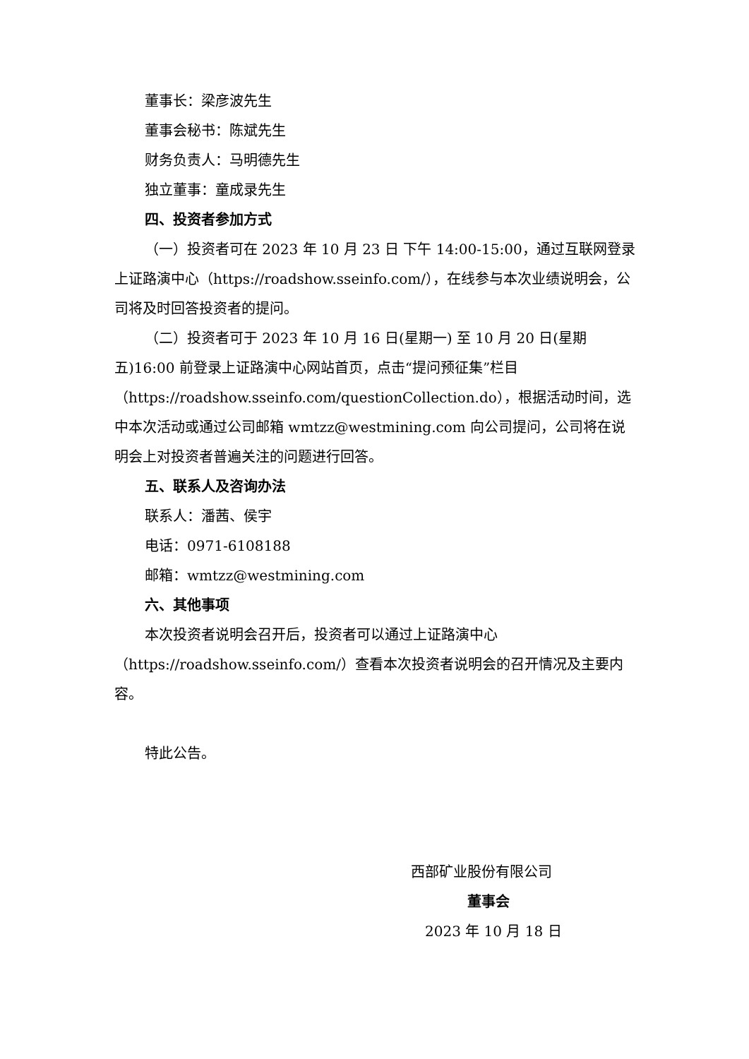董事长：梁彦波先生
董事会秘书：陈斌先生
财务负责人：马明德先生
独立董事：童成录先生
四、投资者参加方式
（一）投资者可在 2023 年 10 月 23 日 下午 14:00-15:00，通过互联网登录上证路演中心（https://roadshow.sseinfo.com/），在线参与本次业绩说明会，公司将及时回答投资者的提问。
（二）投资者可于 2023 年 10 月 16 日(星期一) 至 10 月 20 日(星期五)16:00 前登录上证路演中心网站首页，点击“提问预征集”栏目（https://roadshow.sseinfo.com/questionCollection.do），根据活动时间，选中本次活动或通过公司邮箱 wmtzz@westmining.com 向公司提问，公司将在说明会上对投资者普遍关注的问题进行回答。
五、联系人及咨询办法
联系人：潘茜、侯宇
电话：0971-6108188
邮箱：wmtzz@westmining.com
六、其他事项
本次投资者说明会召开后，投资者可以通过上证路演中心（https://roadshow.sseinfo.com/）查看本次投资者说明会的召开情况及主要内容。
特此公告。
西部矿业股份有限公司
董事会
2023 年 10 月 18 日